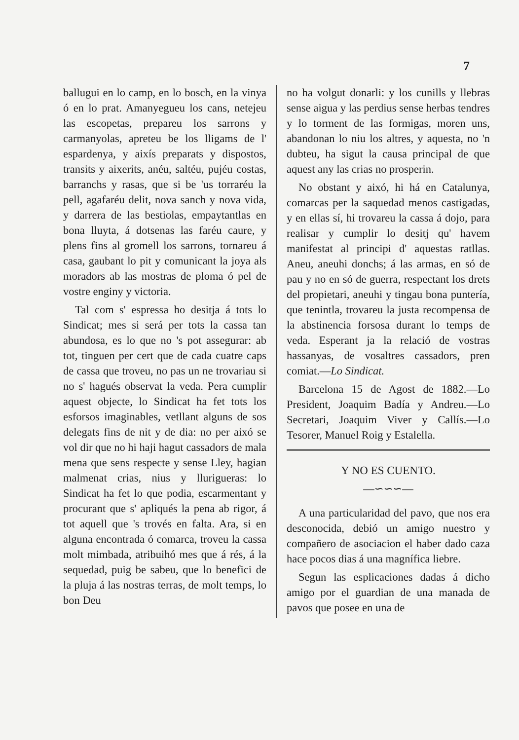7
ballugui en lo camp, en lo bosch, en la vinya ó en lo prat. Amanyegueu los cans, netejeu las escopetas, prepareu los sarrons y carmanyolas, apreteu be los lligams de l' espardenya, y aixís preparats y dispostos, transits y aixerits, anéu, saltéu, pujéu costas, barranchs y rasas, que si be 'us torraréu la pell, agafaréu delit, nova sanch y nova vida, y darrera de las bestiolas, empaytantlas en bona lluyta, á dotsenas las faréu caure, y plens fins al gromell los sarrons, tornareu á casa, gaubant lo pit y comunicant la joya als moradors ab las mostras de ploma ó pel de vostre enginy y victoria.
Tal com s' espressa ho desitja á tots lo Sindicat; mes si será per tots la cassa tan abundosa, es lo que no 's pot assegurar: ab tot, tinguen per cert que de cada cuatre caps de cassa que troveu, no pas un ne trovariau si no s' hagués observat la veda. Pera cumplir aquest objecte, lo Sindicat ha fet tots los esforsos imaginables, vetllant alguns de sos delegats fins de nit y de dia: no per aixó se vol dir que no hi haji hagut cassadors de mala mena que sens respecte y sense Lley, hagian malmenat crias, nius y llurigueras: lo Sindicat ha fet lo que podia, escarmentant y procurant que s' apliqués la pena ab rigor, á tot aquell que 's trovés en falta. Ara, si en alguna encontrada ó comarca, troveu la cassa molt mimbada, atribuihó mes que á rés, á la sequedad, puig be sabeu, que lo benefici de la pluja á las nostras terras, de molt temps, lo bon Deu
no ha volgut donarli: y los cunills y llebras sense aigua y las perdius sense herbas tendres y lo torment de las formigas, moren uns, abandonan lo niu los altres, y aquesta, no 'n dubteu, ha sigut la causa principal de que aquest any las crias no prosperin.
No obstant y aixó, hi há en Catalunya, comarcas per la saquedad menos castigadas, y en ellas sí, hi trovareu la cassa á dojo, para realisar y cumplir lo desitj qu' havem manifestat al principi d' aquestas ratllas. Aneu, aneuhi donchs; á las armas, en só de pau y no en só de guerra, respectant los drets del propietari, aneuhi y tingau bona puntería, que tenintla, trovareu la justa recompensa de la abstinencia forsosa durant lo temps de veda. Esperant ja la relació de vostras hassanyas, de vosaltres cassadors, pren comiat.—Lo Sindicat.
Barcelona 15 de Agost de 1882.—Lo President, Joaquim Badía y Andreu.—Lo Secretari, Joaquim Viver y Callís.—Lo Tesorer, Manuel Roig y Estalella.
Y NO ES CUENTO.
—∽∽∽—
A una particularidad del pavo, que nos era desconocida, debió un amigo nuestro y compañero de asociacion el haber dado caza hace pocos dias á una magnífica liebre.
Segun las esplicaciones dadas á dicho amigo por el guardian de una manada de pavos que posee en una de